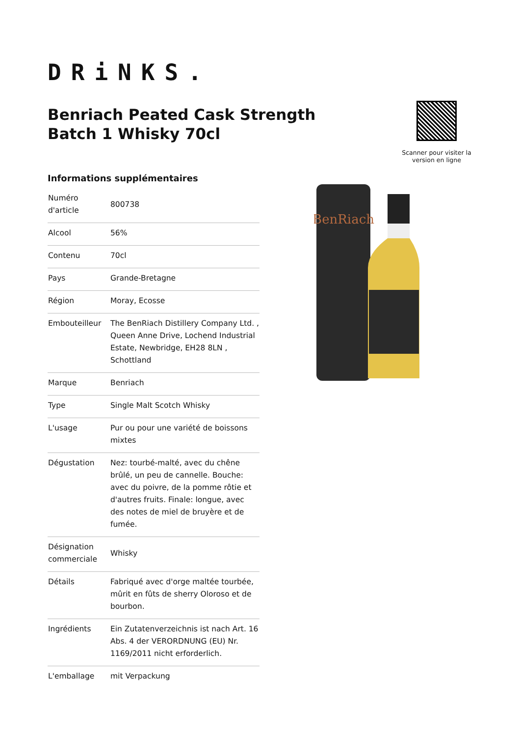DRiNKS.
Benriach Peated Cask Strength Batch 1 Whisky 70cl
Scanner pour visiter la version en ligne
BenRiach
Informations supplémentaires
| Numéro d'article | 800738 |
| Alcool | 56% |
| Contenu | 70cl |
| Pays | Grande-Bretagne |
| Région | Moray, Ecosse |
| Embouteilleur | The BenRiach Distillery Company Ltd. , Queen Anne Drive, Lochend Industrial Estate, Newbridge, EH28 8LN , Schottland |
| Marque | Benriach |
| Type | Single Malt Scotch Whisky |
| L'usage | Pur ou pour une variété de boissons mixtes |
| Dégustation | Nez: tourbé-malté, avec du chêne brûlé, un peu de cannelle. Bouche: avec du poivre, de la pomme rôtie et d'autres fruits. Finale: longue, avec des notes de miel de bruyère et de fumée. |
| Désignation commerciale | Whisky |
| Détails | Fabriqué avec d'orge maltée tourbée, mûrit en fûts de sherry Oloroso et de bourbon. |
| Ingrédients | Ein Zutatenverzeichnis ist nach Art. 16 Abs. 4 der VERORDNUNG (EU) Nr. 1169/2011 nicht erforderlich. |
| L'emballage | mit Verpackung |